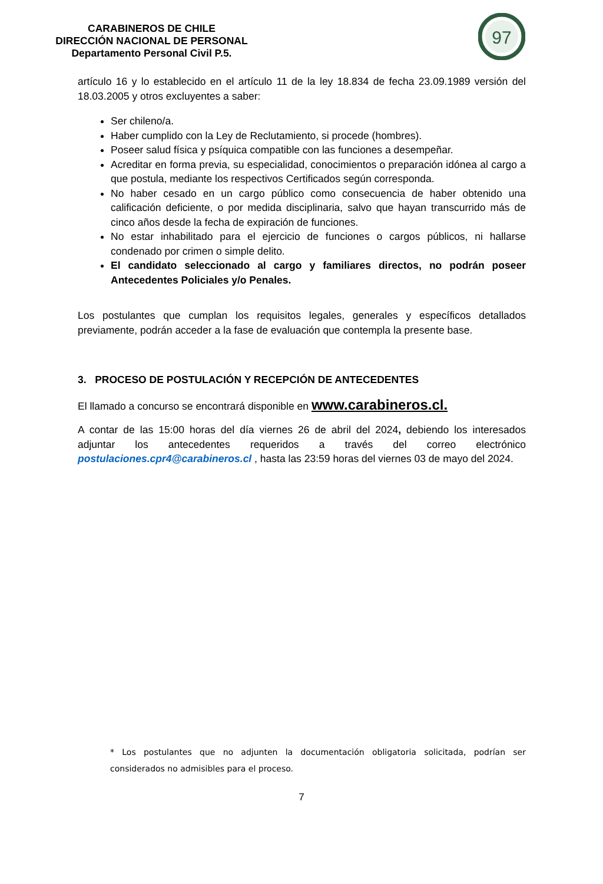CARABINEROS DE CHILE
DIRECCIÓN NACIONAL DE PERSONAL
Departamento Personal Civil P.5.
97
artículo 16 y lo establecido en el artículo 11 de la ley 18.834 de fecha 23.09.1989 versión del 18.03.2005 y otros excluyentes a saber:
Ser chileno/a.
Haber cumplido con la Ley de Reclutamiento, si procede (hombres).
Poseer salud física y psíquica compatible con las funciones a desempeñar.
Acreditar en forma previa, su especialidad, conocimientos o preparación idónea al cargo a que postula, mediante los respectivos Certificados según corresponda.
No haber cesado en un cargo público como consecuencia de haber obtenido una calificación deficiente, o por medida disciplinaria, salvo que hayan transcurrido más de cinco años desde la fecha de expiración de funciones.
No estar inhabilitado para el ejercicio de funciones o cargos públicos, ni hallarse condenado por crimen o simple delito.
El candidato seleccionado al cargo y familiares directos, no podrán poseer Antecedentes Policiales y/o Penales.
Los postulantes que cumplan los requisitos legales, generales y específicos detallados previamente, podrán acceder a la fase de evaluación que contempla la presente base.
3. PROCESO DE POSTULACIÓN Y RECEPCIÓN DE ANTECEDENTES
El llamado a concurso se encontrará disponible en www.carabineros.cl.
A contar de las 15:00 horas del día viernes 26 de abril del 2024, debiendo los interesados adjuntar los antecedentes requeridos a través del correo electrónico postulaciones.cpr4@carabineros.cl , hasta las 23:59 horas del viernes 03 de mayo del 2024.
* Los postulantes que no adjunten la documentación obligatoria solicitada, podrían ser considerados no admisibles para el proceso.
7